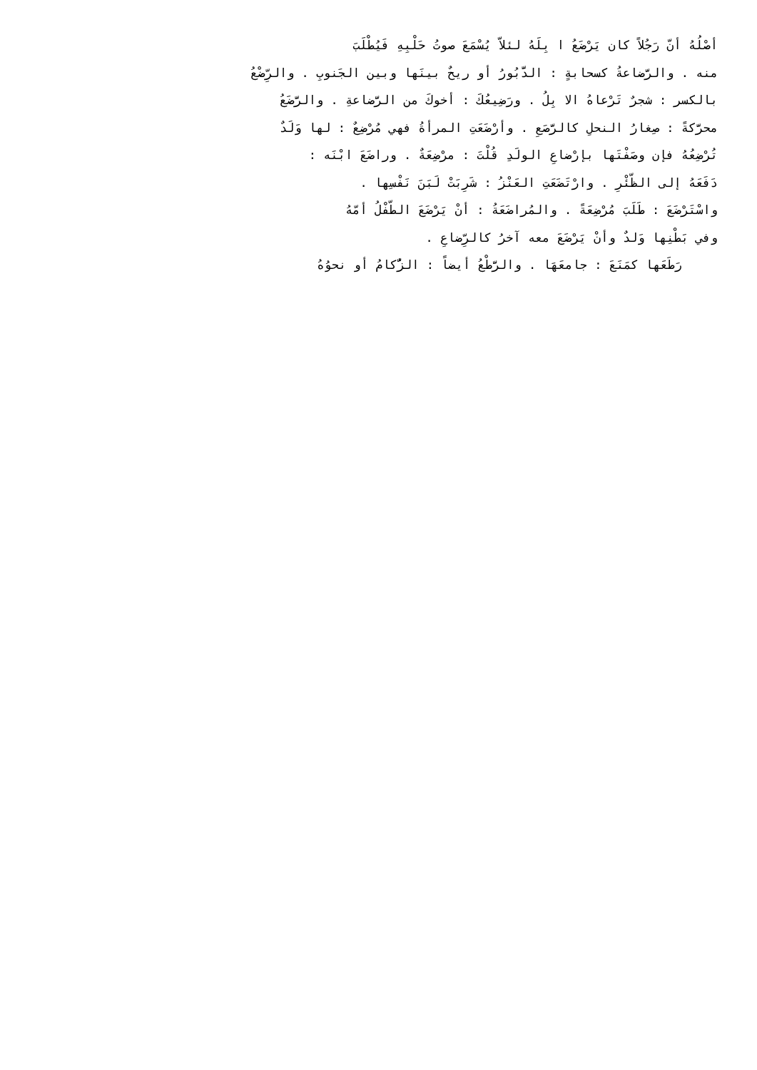أصْلُهُ أنّ رَجُلاً كان يَرْضَعُ ا بِلَهُ لئلاّ يُسْمَعَ صوتُ حَلْبِهِ فَيُطْلَبَ
منه . والرَّضاعةُ كسحابةٍ : الدَّبُورُ أو ريحٌ بينَها وبين الجَنوبِ . والرِّضْعُ
بالكسر : شجرٌ تَرْعاهُ الا بِلُ . ورَضِيعُكَ : أخوكَ من الرَّضاعةِ . والرَّضَعُ
محرَّكةً : صِغارُ النحلِ كالرَّصَعِ . وأرْضَعَتِ المرأةُ فهي مُرْضِعٌ : لها وَلَدٌ
تُرْضِعُهُ فإن وصَفْتَها بإرْضاعِ الولَدِ قُلْتَ : مرْضِعَةٌ . وراضَعَ ابْنَه :
دَفَعَهُ إلى الظّئْرِ . وارْتَضَعَتِ العَنْزُ : شَرِبَتْ لَبَنَ نَفْسِها .
واسْتَرْضَعَ : طَلَبَ مُرْضِعَةً . والمُراضَعَةُ : أنْ يَرْضَعَ الطّفْلُ أمّهُ
وفي بَطْنِها وَلدٌ وأنْ يَرْضَعَ معه آخرُ كالرِّضاعِ .
رَطَعَها كمَنَعَ : جامعَهَا . والرَّطْعُ أيضاً : الزُّكامُ أو نحوُهُ